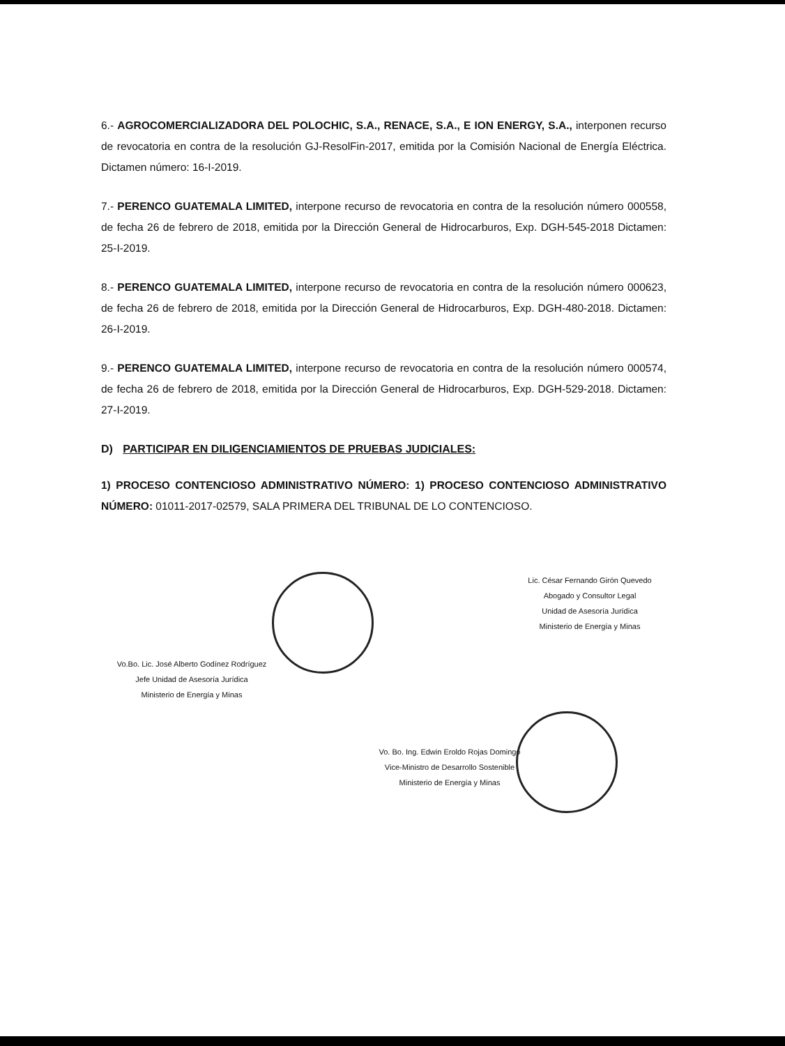6.- AGROCOMERCIALIZADORA DEL POLOCHIC, S.A., RENACE, S.A., E ION ENERGY, S.A., interponen recurso de revocatoria en contra de la resolución GJ-ResolFin-2017, emitida por la Comisión Nacional de Energía Eléctrica. Dictamen número: 16-I-2019.
7.- PERENCO GUATEMALA LIMITED, interpone recurso de revocatoria en contra de la resolución número 000558, de fecha 26 de febrero de 2018, emitida por la Dirección General de Hidrocarburos, Exp. DGH-545-2018 Dictamen: 25-I-2019.
8.- PERENCO GUATEMALA LIMITED, interpone recurso de revocatoria en contra de la resolución número 000623, de fecha 26 de febrero de 2018, emitida por la Dirección General de Hidrocarburos, Exp. DGH-480-2018. Dictamen: 26-I-2019.
9.- PERENCO GUATEMALA LIMITED, interpone recurso de revocatoria en contra de la resolución número 000574, de fecha 26 de febrero de 2018, emitida por la Dirección General de Hidrocarburos, Exp. DGH-529-2018. Dictamen: 27-I-2019.
D) PARTICIPAR EN DILIGENCIAMIENTOS DE PRUEBAS JUDICIALES:
1) PROCESO CONTENCIOSO ADMINISTRATIVO NÚMERO: 1) PROCESO CONTENCIOSO ADMINISTRATIVO NÚMERO: 01011-2017-02579, SALA PRIMERA DEL TRIBUNAL DE LO CONTENCIOSO.
Vo.Bo. Lic. José Alberto Godínez Rodríguez
Jefe Unidad de Asesoría Jurídica
Ministerio de Energía y Minas
Lic. César Fernando Girón Quevedo
Abogado y Consultor Legal
Unidad de Asesoría Jurídica
Ministerio de Energía y Minas
Vo. Bo. Ing. Edwin Eroldo Rojas Domingo
Vice-Ministro de Desarrollo Sostenible
Ministerio de Energía y Minas